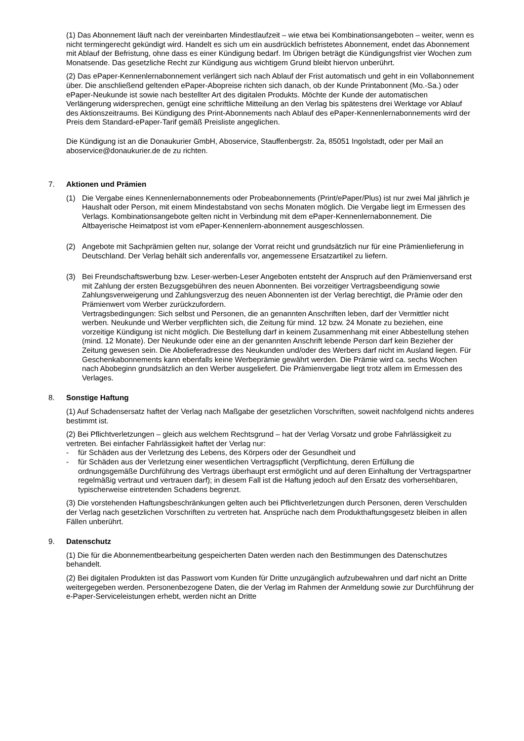(1) Das Abonnement läuft nach der vereinbarten Mindestlaufzeit – wie etwa bei Kombinationsangeboten – weiter, wenn es nicht termingerecht gekündigt wird. Handelt es sich um ein ausdrücklich befristetes Abonnement, endet das Abonnement mit Ablauf der Befristung, ohne dass es einer Kündigung bedarf. Im Übrigen beträgt die Kündigungsfrist vier Wochen zum Monatsende. Das gesetzliche Recht zur Kündigung aus wichtigem Grund bleibt hiervon unberührt.
(2) Das ePaper-Kennenlernabonnement verlängert sich nach Ablauf der Frist automatisch und geht in ein Vollabonnement über. Die anschließend geltenden ePaper-Abopreise richten sich danach, ob der Kunde Printabonnent (Mo.-Sa.) oder ePaper-Neukunde ist sowie nach bestellter Art des digitalen Produkts. Möchte der Kunde der automatischen Verlängerung widersprechen, genügt eine schriftliche Mitteilung an den Verlag bis spätestens drei Werktage vor Ablauf des Aktionszeitraums. Bei Kündigung des Print-Abonnements nach Ablauf des ePaper-Kennenlernabonnements wird der Preis dem Standard-ePaper-Tarif gemäß Preisliste angeglichen.
Die Kündigung ist an die Donaukurier GmbH, Aboservice, Stauffenbergstr. 2a, 85051 Ingolstadt, oder per Mail an aboservice@donaukurier.de de zu richten.
7. Aktionen und Prämien
(1) Die Vergabe eines Kennenlernabonnements oder Probeabonnements (Print/ePaper/Plus) ist nur zwei Mal jährlich je Haushalt oder Person, mit einem Mindestabstand von sechs Monaten möglich. Die Vergabe liegt im Ermessen des Verlags. Kombinationsangebote gelten nicht in Verbindung mit dem ePaper-Kennenlernabonnement. Die Altbayerische Heimatpost ist vom ePaper-Kennenlern-abonnement ausgeschlossen.
(2) Angebote mit Sachprämien gelten nur, solange der Vorrat reicht und grundsätzlich nur für eine Prämienlieferung in Deutschland. Der Verlag behält sich anderenfalls vor, angemessene Ersatzartikel zu liefern.
(3) Bei Freundschaftswerbung bzw. Leser-werben-Leser Angeboten entsteht der Anspruch auf den Prämienversand erst mit Zahlung der ersten Bezugsgebühren des neuen Abonnenten. Bei vorzeitiger Vertragsbeendigung sowie Zahlungsverweigerung und Zahlungsverzug des neuen Abonnenten ist der Verlag berechtigt, die Prämie oder den Prämienwert vom Werber zurückzufordern.
Vertragsbedingungen: Sich selbst und Personen, die an genannten Anschriften leben, darf der Vermittler nicht werben. Neukunde und Werber verpflichten sich, die Zeitung für mind. 12 bzw. 24 Monate zu beziehen, eine vorzeitige Kündigung ist nicht möglich. Die Bestellung darf in keinem Zusammenhang mit einer Abbestellung stehen (mind. 12 Monate). Der Neukunde oder eine an der genannten Anschrift lebende Person darf kein Bezieher der Zeitung gewesen sein. Die Abolieferadresse des Neukunden und/oder des Werbers darf nicht im Ausland liegen. Für Geschenkabonnements kann ebenfalls keine Werbeprämie gewährt werden. Die Prämie wird ca. sechs Wochen nach Abobeginn grundsätzlich an den Werber ausgeliefert. Die Prämienvergabe liegt trotz allem im Ermessen des Verlages.
8. Sonstige Haftung
(1) Auf Schadensersatz haftet der Verlag nach Maßgabe der gesetzlichen Vorschriften, soweit nachfolgend nichts anderes bestimmt ist.
(2) Bei Pflichtverletzungen – gleich aus welchem Rechtsgrund – hat der Verlag Vorsatz und grobe Fahrlässigkeit zu vertreten. Bei einfacher Fahrlässigkeit haftet der Verlag nur:
- für Schäden aus der Verletzung des Lebens, des Körpers oder der Gesundheit und
- für Schäden aus der Verletzung einer wesentlichen Vertragspflicht (Verpflichtung, deren Erfüllung die ordnungsgemäße Durchführung des Vertrags überhaupt erst ermöglicht und auf deren Einhaltung der Vertragspartner regelmäßig vertraut und vertrauen darf); in diesem Fall ist die Haftung jedoch auf den Ersatz des vorhersehbaren, typischerweise eintretenden Schadens begrenzt.
(3) Die vorstehenden Haftungsbeschränkungen gelten auch bei Pflichtverletzungen durch Personen, deren Verschulden der Verlag nach gesetzlichen Vorschriften zu vertreten hat. Ansprüche nach dem Produkthaftungsgesetz bleiben in allen Fällen unberührt.
9. Datenschutz
(1) Die für die Abonnementbearbeitung gespeicherten Daten werden nach den Bestimmungen des Datenschutzes behandelt.
(2) Bei digitalen Produkten ist das Passwort vom Kunden für Dritte unzugänglich aufzubewahren und darf nicht an Dritte weitergegeben werden. Personenbezogene Daten, die der Verlag im Rahmen der Anmeldung sowie zur Durchführung der e-Paper-Serviceleistungen erhebt, werden nicht an Dritte